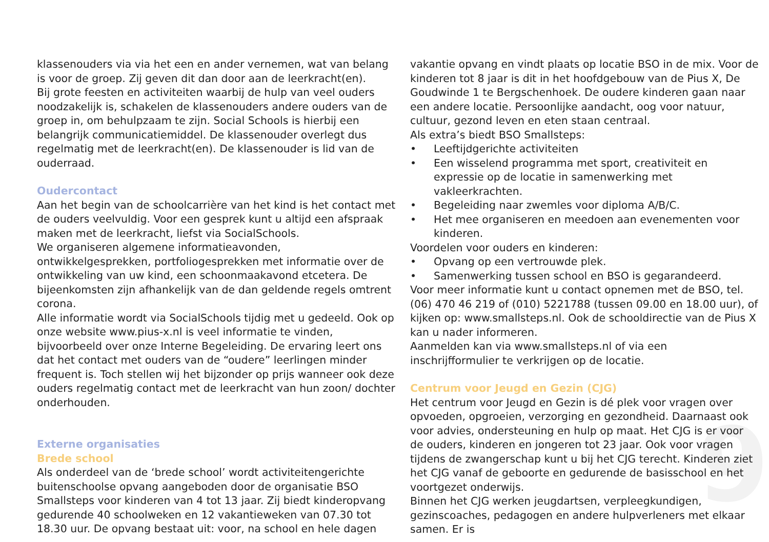9
klassenouders via via het een en ander vernemen, wat van belang is voor de groep. Zij geven dit dan door aan de leerkracht(en).
Bij grote feesten en activiteiten waarbij de hulp van veel ouders noodzakelijk is, schakelen de klassenouders andere ouders van de groep in, om behulpzaam te zijn. Social Schools is hierbij een belangrijk communicatiemiddel. De klassenouder overlegt dus regelmatig met de leerkracht(en). De klassenouder is lid van de ouderraad.
Oudercontact
Aan het begin van de schoolcarrière van het kind is het contact met de ouders veelvuldig. Voor een gesprek kunt u altijd een afspraak maken met de leerkracht, liefst via SocialSchools.
We organiseren algemene informatieavonden, ontwikkelgesprekken, portfoliogesprekken met informatie over de ontwikkeling van uw kind, een schoonmaakavond etcetera. De bijeenkomsten zijn afhankelijk van de dan geldende regels omtrent corona.
Alle informatie wordt via SocialSchools tijdig met u gedeeld. Ook op onze website www.pius-x.nl is veel informatie te vinden, bijvoorbeeld over onze Interne Begeleiding. De ervaring leert ons dat het contact met ouders van de “oudere” leerlingen minder frequent is. Toch stellen wij het bijzonder op prijs wanneer ook deze ouders regelmatig contact met de leerkracht van hun zoon/ dochter onderhouden.
Externe organisaties
Brede school
Als onderdeel van de ‘brede school’ wordt activiteitengerichte buitenschoolse opvang aangeboden door de organisatie BSO Smallsteps voor kinderen van 4 tot 13 jaar. Zij biedt kinderopvang gedurende 40 schoolweken en 12 vakantieweken van 07.30 tot 18.30 uur. De opvang bestaat uit: voor, na school en hele dagen
vakantie opvang en vindt plaats op locatie BSO in de mix. Voor de kinderen tot 8 jaar is dit in het hoofdgebouw van de Pius X, De Goudwinde 1 te Bergschenhoek. De oudere kinderen gaan naar een andere locatie. Persoonlijke aandacht, oog voor natuur, cultuur, gezond leven en eten staan centraal.
Als extra’s biedt BSO Smallsteps:
• Leeftijdgerichte activiteiten
• Een wisselend programma met sport, creativiteit en expressie op de locatie in samenwerking met vakleerkrachten.
• Begeleiding naar zwemles voor diploma A/B/C.
• Het mee organiseren en meedoen aan evenementen voor kinderen.
Voordelen voor ouders en kinderen:
• Opvang op een vertrouwde plek.
• Samenwerking tussen school en BSO is gegarandeerd.
Voor meer informatie kunt u contact opnemen met de BSO, tel. (06) 470 46 219 of (010) 5221788 (tussen 09.00 en 18.00 uur), of kijken op: www.smallsteps.nl. Ook de schooldirectie van de Pius X kan u nader informeren.
Aanmelden kan via www.smallsteps.nl of via een inschrijfformulier te verkrijgen op de locatie.
Centrum voor Jeugd en Gezin (CJG)
Het centrum voor Jeugd en Gezin is dé plek voor vragen over opvoeden, opgroeien, verzorging en gezondheid. Daarnaast ook voor advies, ondersteuning en hulp op maat. Het CJG is er voor de ouders, kinderen en jongeren tot 23 jaar. Ook voor vragen tijdens de zwangerschap kunt u bij het CJG terecht. Kinderen ziet het CJG vanaf de geboorte en gedurende de basisschool en het voortgezet onderwijs.
Binnen het CJG werken jeugdartsen, verpleegkundigen, gezinscoaches, pedagogen en andere hulpverleners met elkaar samen. Er is